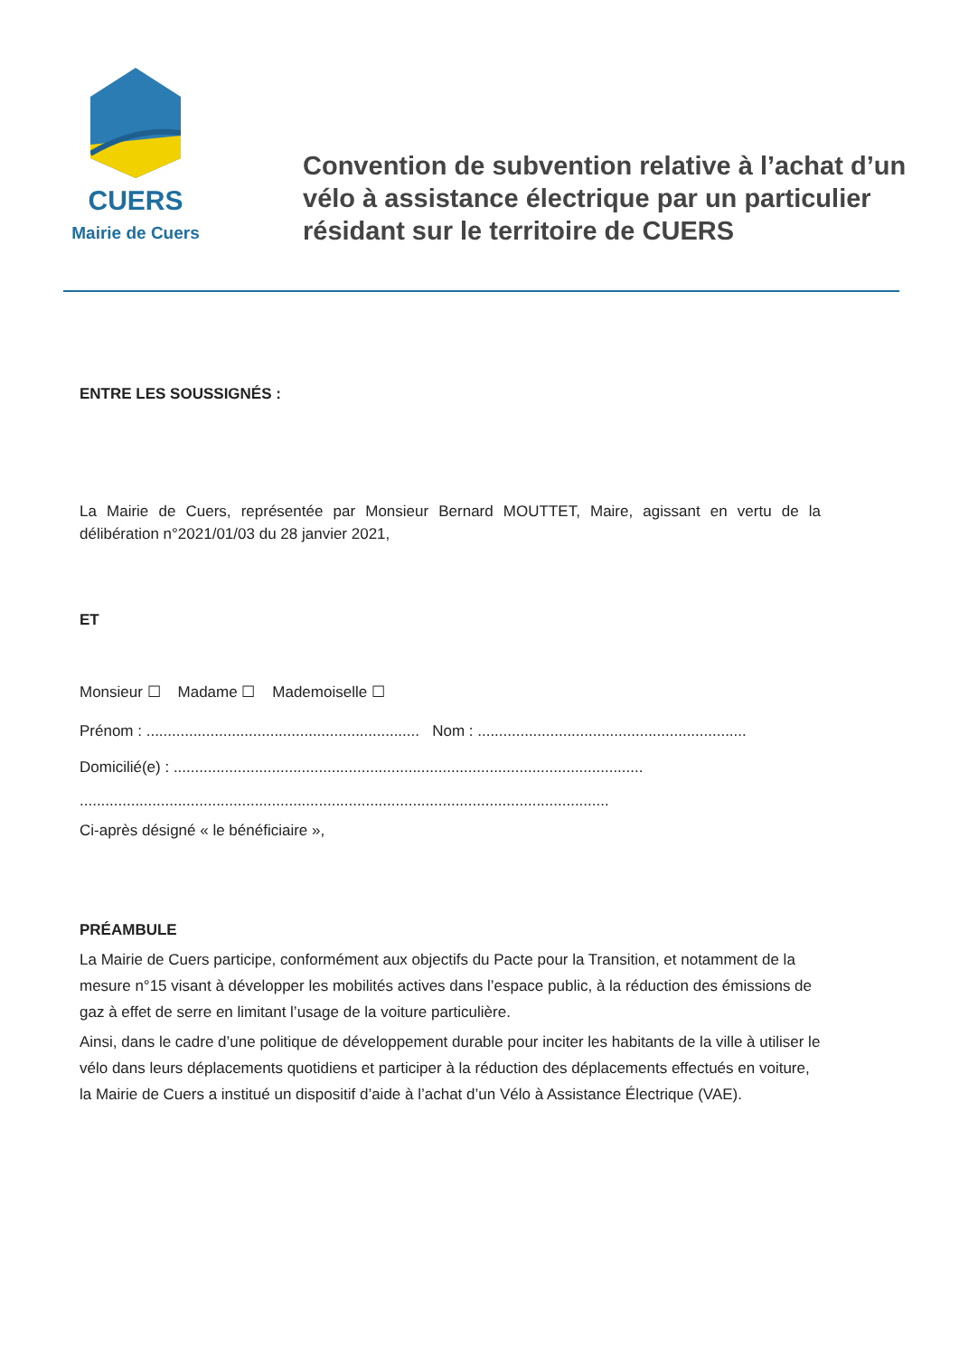CUERS
Mairie de Cuers
Convention de subvention relative à l’achat d’un vélo à assistance électrique par un particulier résidant sur le territoire de CUERS
ENTRE LES SOUSSIGNÉS :
La Mairie de Cuers, représentée par Monsieur Bernard MOUTTET, Maire, agissant en vertu de la délibération n°2021/01/03 du 28 janvier 2021,
ET
Monsieur ☐ Madame ☐ Mademoiselle ☐
Prénom : ................................................................ Nom : ...............................................................
Domicilié(e) : ..............................................................................................................
............................................................................................................................
Ci-après désigné « le bénéficiaire »,
PRÉAMBULE
La Mairie de Cuers participe, conformément aux objectifs du Pacte pour la Transition, et notamment de la mesure n°15 visant à développer les mobilités actives dans l’espace public, à la réduction des émissions de gaz à effet de serre en limitant l’usage de la voiture particulière.
Ainsi, dans le cadre d’une politique de développement durable pour inciter les habitants de la ville à utiliser le vélo dans leurs déplacements quotidiens et participer à la réduction des déplacements effectués en voiture, la Mairie de Cuers a institué un dispositif d’aide à l’achat d’un Vélo à Assistance Électrique (VAE).